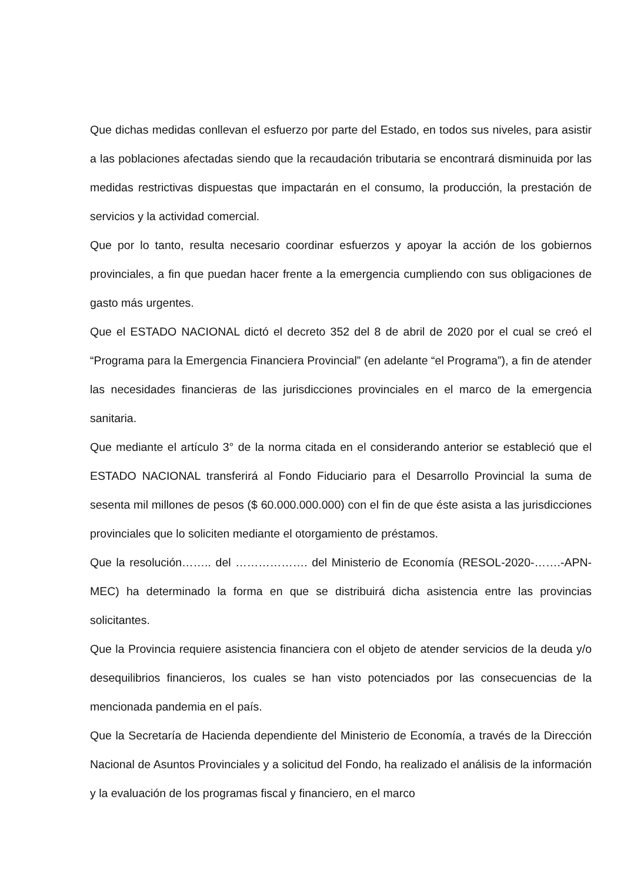Que dichas medidas conllevan el esfuerzo por parte del Estado, en todos sus niveles, para asistir a las poblaciones afectadas siendo que la recaudación tributaria se encontrará disminuida por las medidas restrictivas dispuestas que impactarán en el consumo, la producción, la prestación de servicios y la actividad comercial.
Que por lo tanto, resulta necesario coordinar esfuerzos y apoyar la acción de los gobiernos provinciales, a fin que puedan hacer frente a la emergencia cumpliendo con sus obligaciones de gasto más urgentes.
Que el ESTADO NACIONAL dictó el decreto 352 del 8 de abril de 2020 por el cual se creó el “Programa para la Emergencia Financiera Provincial” (en adelante “el Programa”), a fin de atender las necesidades financieras de las jurisdicciones provinciales en el marco de la emergencia sanitaria.
Que mediante el artículo 3° de la norma citada en el considerando anterior se estableció que el ESTADO NACIONAL transferirá al Fondo Fiduciario para el Desarrollo Provincial la suma de sesenta mil millones de pesos ($ 60.000.000.000) con el fin de que éste asista a las jurisdicciones provinciales que lo soliciten mediante el otorgamiento de préstamos.
Que la resolución…….. del ………………. del Ministerio de Economía (RESOL-2020-…….-APN-MEC) ha determinado la forma en que se distribuirá dicha asistencia entre las provincias solicitantes.
Que la Provincia requiere asistencia financiera con el objeto de atender servicios de la deuda y/o desequilibrios financieros, los cuales se han visto potenciados por las consecuencias de la mencionada pandemia en el país.
Que la Secretaría de Hacienda dependiente del Ministerio de Economía, a través de la Dirección Nacional de Asuntos Provinciales y a solicitud del Fondo, ha realizado el análisis de la información y la evaluación de los programas fiscal y financiero, en el marco